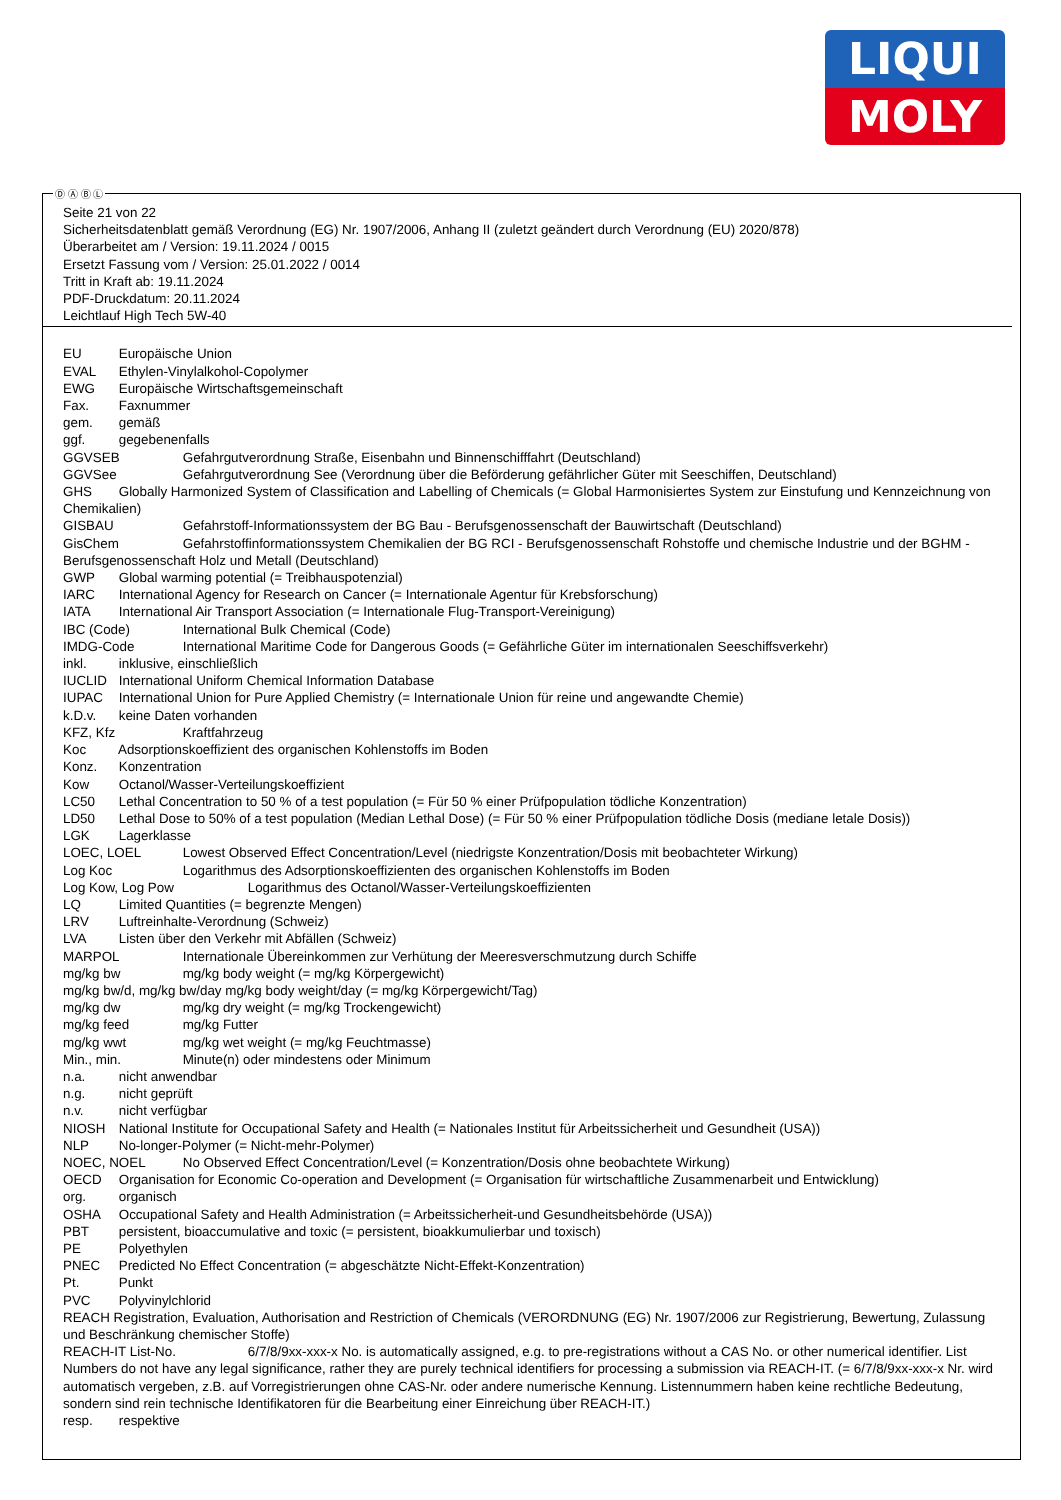LIQUI
MOLY
Ⓓ Ⓐ Ⓑ Ⓛ
Seite 21 von 22
Sicherheitsdatenblatt gemäß Verordnung (EG) Nr. 1907/2006, Anhang II (zuletzt geändert durch Verordnung (EU) 2020/878)
Überarbeitet am / Version: 19.11.2024 / 0015
Ersetzt Fassung vom / Version: 25.01.2022 / 0014
Tritt in Kraft ab: 19.11.2024
PDF-Druckdatum: 20.11.2024
Leichtlauf High Tech 5W-40
EU Europäische Union
EVAL Ethylen-Vinylalkohol-Copolymer
EWG Europäische Wirtschaftsgemeinschaft
Fax. Faxnummer
gem. gemäß
ggf. gegebenenfalls
GGVSEB Gefahrgutverordnung Straße, Eisenbahn und Binnenschifffahrt (Deutschland)
GGVSee Gefahrgutverordnung See (Verordnung über die Beförderung gefährlicher Güter mit Seeschiffen, Deutschland)
GHS Globally Harmonized System of Classification and Labelling of Chemicals (= Global Harmonisiertes System zur Einstufung und Kennzeichnung von Chemikalien)
GISBAU Gefahrstoff-Informationssystem der BG Bau - Berufsgenossenschaft der Bauwirtschaft (Deutschland)
GisChem Gefahrstoffinformationssystem Chemikalien der BG RCI - Berufsgenossenschaft Rohstoffe und chemische Industrie und der BGHM - Berufsgenossenschaft Holz und Metall (Deutschland)
GWP Global warming potential (= Treibhauspotenzial)
IARC International Agency for Research on Cancer (= Internationale Agentur für Krebsforschung)
IATA International Air Transport Association (= Internationale Flug-Transport-Vereinigung)
IBC (Code) International Bulk Chemical (Code)
IMDG-Code International Maritime Code for Dangerous Goods (= Gefährliche Güter im internationalen Seeschiffsverkehr)
inkl. inklusive, einschließlich
IUCLID International Uniform Chemical Information Database
IUPAC International Union for Pure Applied Chemistry (= Internationale Union für reine und angewandte Chemie)
k.D.v. keine Daten vorhanden
KFZ, Kfz Kraftfahrzeug
Koc Adsorptionskoeffizient des organischen Kohlenstoffs im Boden
Konz. Konzentration
Kow Octanol/Wasser-Verteilungskoeffizient
LC50 Lethal Concentration to 50 % of a test population (= Für 50 % einer Prüfpopulation tödliche Konzentration)
LD50 Lethal Dose to 50% of a test population (Median Lethal Dose) (= Für 50 % einer Prüfpopulation tödliche Dosis (mediane letale Dosis))
LGK Lagerklasse
LOEC, LOEL Lowest Observed Effect Concentration/Level (niedrigste Konzentration/Dosis mit beobachteter Wirkung)
Log Koc Logarithmus des Adsorptionskoeffizienten des organischen Kohlenstoffs im Boden
Log Kow, Log Pow Logarithmus des Octanol/Wasser-Verteilungskoeffizienten
LQ Limited Quantities (= begrenzte Mengen)
LRV Luftreinhalte-Verordnung (Schweiz)
LVA Listen über den Verkehr mit Abfällen (Schweiz)
MARPOL Internationale Übereinkommen zur Verhütung der Meeresverschmutzung durch Schiffe
mg/kg bw mg/kg body weight (= mg/kg Körpergewicht)
mg/kg bw/d, mg/kg bw/day mg/kg body weight/day (= mg/kg Körpergewicht/Tag)
mg/kg dw mg/kg dry weight (= mg/kg Trockengewicht)
mg/kg feed mg/kg Futter
mg/kg wwt mg/kg wet weight (= mg/kg Feuchtmasse)
Min., min. Minute(n) oder mindestens oder Minimum
n.a. nicht anwendbar
n.g. nicht geprüft
n.v. nicht verfügbar
NIOSH National Institute for Occupational Safety and Health (= Nationales Institut für Arbeitssicherheit und Gesundheit (USA))
NLP No-longer-Polymer (= Nicht-mehr-Polymer)
NOEC, NOEL No Observed Effect Concentration/Level (= Konzentration/Dosis ohne beobachtete Wirkung)
OECD Organisation for Economic Co-operation and Development (= Organisation für wirtschaftliche Zusammenarbeit und Entwicklung)
org. organisch
OSHA Occupational Safety and Health Administration (= Arbeitssicherheit-und Gesundheitsbehörde (USA))
PBT persistent, bioaccumulative and toxic (= persistent, bioakkumulierbar und toxisch)
PE Polyethylen
PNEC Predicted No Effect Concentration (= abgeschätzte Nicht-Effekt-Konzentration)
Pt. Punkt
PVC Polyvinylchlorid
REACH Registration, Evaluation, Authorisation and Restriction of Chemicals (VERORDNUNG (EG) Nr. 1907/2006 zur Registrierung, Bewertung, Zulassung und Beschränkung chemischer Stoffe)
REACH-IT List-No. 6/7/8/9xx-xxx-x No. is automatically assigned, e.g. to pre-registrations without a CAS No. or other numerical identifier. List Numbers do not have any legal significance, rather they are purely technical identifiers for processing a submission via REACH-IT. (= 6/7/8/9xx-xxx-x Nr. wird automatisch vergeben, z.B. auf Vorregistrierungen ohne CAS-Nr. oder andere numerische Kennung. Listennummern haben keine rechtliche Bedeutung, sondern sind rein technische Identifikatoren für die Bearbeitung einer Einreichung über REACH-IT.)
resp. respektive